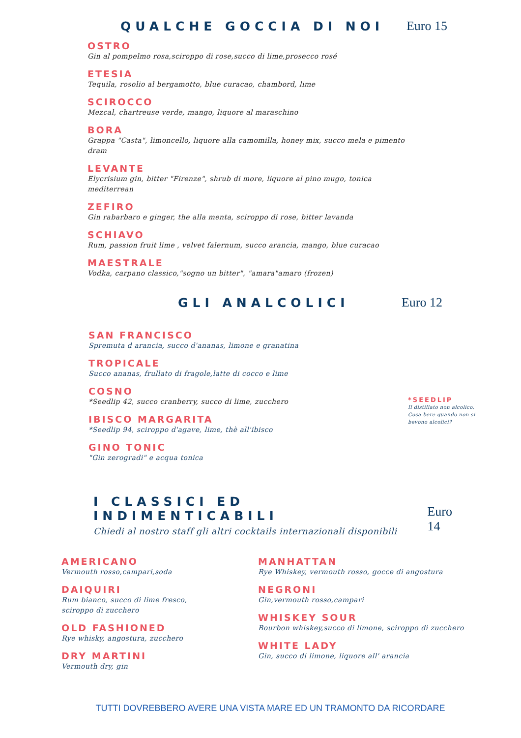QUALCHE GOCCIA DI NOI Euro 15
OSTRO
Gin al pompelmo rosa,sciroppo di rose,succo di lime,prosecco rosé
ETESIA
Tequila, rosolio al bergamotto, blue curacao, chambord, lime
SCIROCCO
Mezcal, chartreuse verde, mango, liquore al maraschino
BORA
Grappa "Casta", limoncello, liquore alla camomilla, honey mix, succo mela e pimento dram
LEVANTE
Elycrisium gin, bitter "Firenze", shrub di more, liquore al pino mugo, tonica mediterrean
ZEFIRO
Gin rabarbaro e ginger, the alla menta, sciroppo di rose, bitter lavanda
SCHIAVO
Rum, passion fruit lime , velvet falernum, succo arancia, mango, blue curacao
MAESTRALE
Vodka, carpano classico,"sogno un bitter", "amara"amaro (frozen)
GLI ANALCOLICI Euro 12
SAN FRANCISCO
Spremuta d arancia, succo d'ananas, limone e granatina
TROPICALE
Succo ananas, frullato di fragole,latte di cocco e lime
COSNO
*Seedlip 42, succo cranberry, succo di lime, zucchero
IBISCO MARGARITA
*Seedlip 94, sciroppo d'agave, lime, thè all'ibisco
GINO TONIC
"Gin zerogradi" e acqua tonica
*SEEDLIP
Il distillato non alcolico. Cosa bere quando non si bevono alcolici?
I CLASSICI ED INDIMENTICABILI
Chiedi al nostro staff gli altri cocktails internazionali disponibili
Euro 14
AMERICANO
Vermouth rosso,campari,soda
DAIQUIRI
Rum bianco, succo di lime fresco,
sciroppo di zucchero
OLD FASHIONED
Rye whisky, angostura, zucchero
DRY MARTINI
Vermouth dry, gin
MANHATTAN
Rye Whiskey, vermouth rosso, gocce di angostura
NEGRONI
Gin,vermouth rosso,campari
WHISKEY SOUR
Bourbon whiskey,succo di limone, sciroppo di zucchero
WHITE LADY
Gin, succo di limone, liquore all' arancia
TUTTI DOVREBBERO AVERE UNA VISTA MARE ED UN TRAMONTO DA RICORDARE